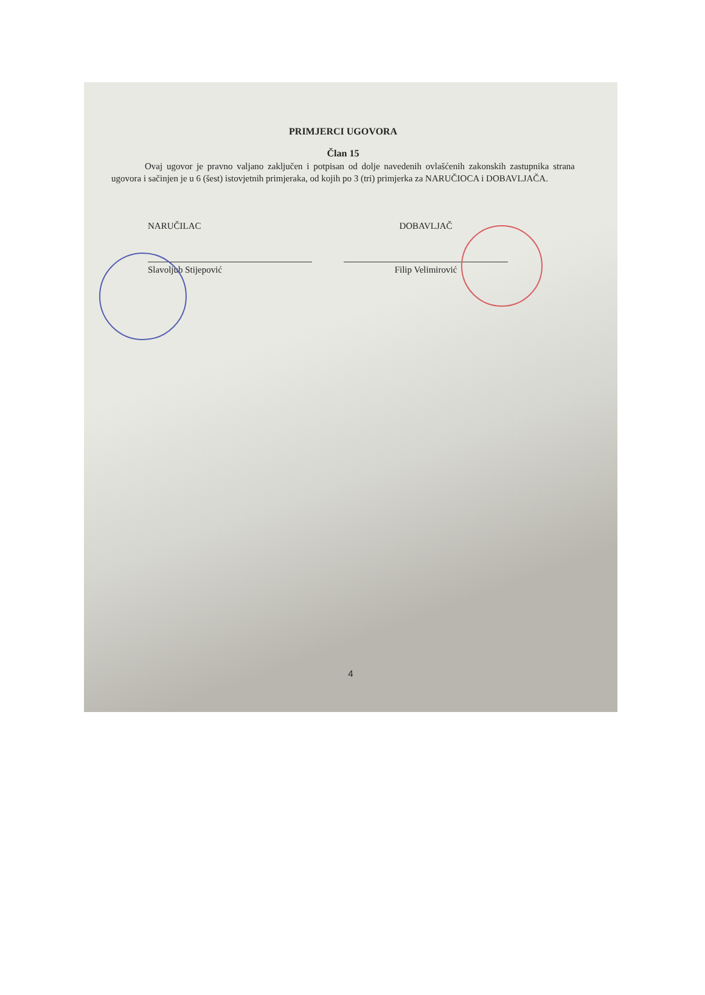PRIMJERCI UGOVORA
Član 15
Ovaj ugovor je pravno valjano zaključen i potpisan od dolje navedenih ovlašćenih zakonskih zastupnika strana ugovora i sačinjen je u 6 (šest) istovjetnih primjeraka, od kojih po 3 (tri) primjerka za NARUČIOCA i DOBAVLJAČA.
NARUČILAC
Slavoljub Stijepović
DOBAVLJAČ
Filip Velimirović
4